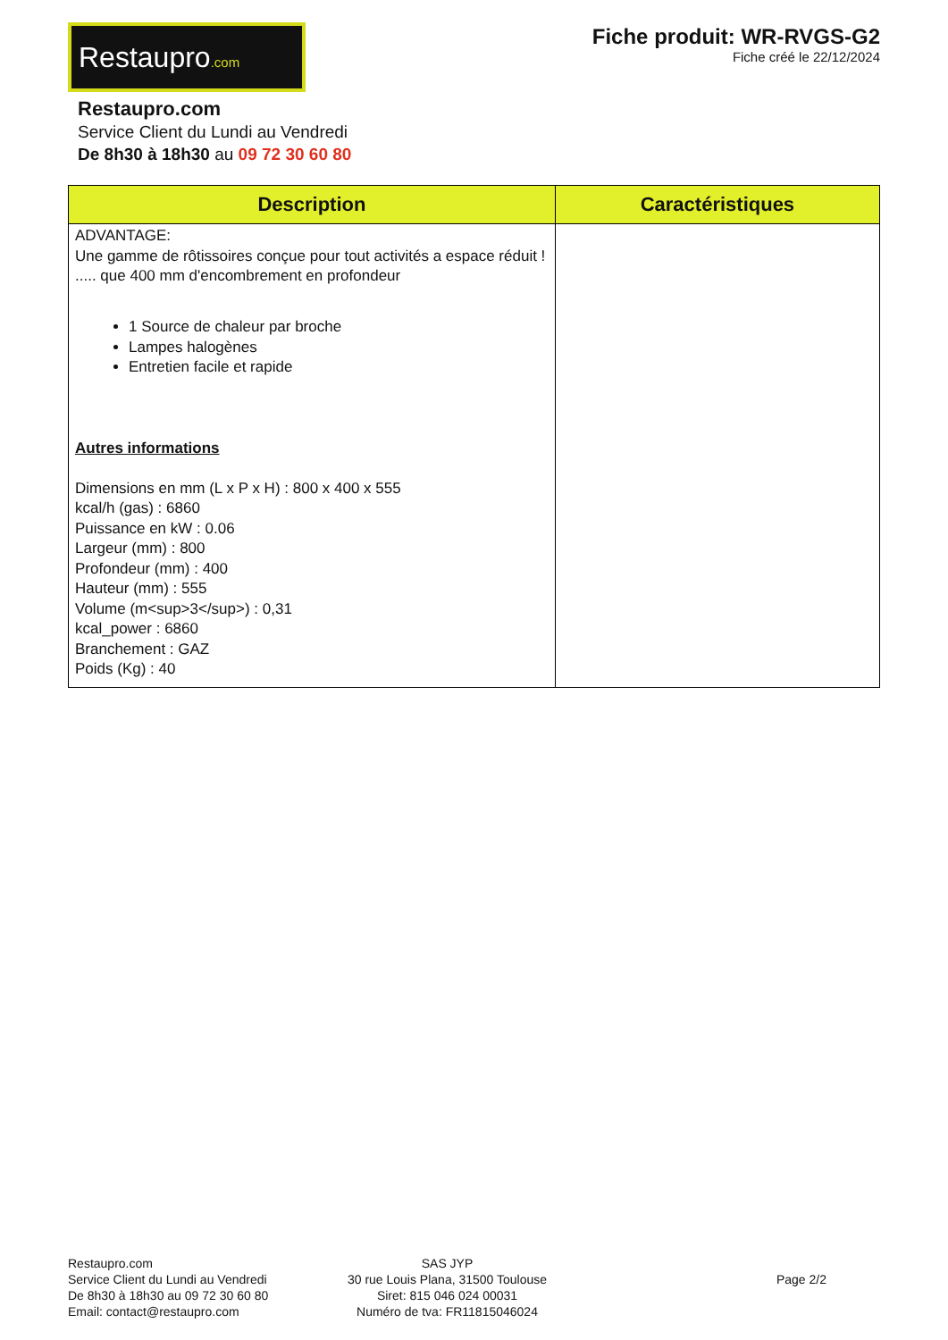Restaupro.com
Fiche produit: WR-RVGS-G2
Fiche créé le 22/12/2024
Restaupro.com
Service Client du Lundi au Vendredi
De 8h30 à 18h30 au 09 72 30 60 80
| Description | Caractéristiques |
| --- | --- |
| ADVANTAGE: Une gamme de rôtissoires conçue pour tout activités a espace réduit ! ..... que 400 mm d'encombrement en profondeur 1 Source de chaleur par broche Lampes halogènes Entretien facile et rapide Autres informations Dimensions en mm (L x P x H) : 800 x 400 x 555 kcal/h (gas) : 6860 Puissance en kW : 0.06 Largeur (mm) : 800 Profondeur (mm) : 400 Hauteur (mm) : 555 Volume (m<sup>3</sup>) : 0,31 kcal_power : 6860 Branchement : GAZ Poids (Kg) : 40 | |
Restaupro.com
Service Client du Lundi au Vendredi
De 8h30 à 18h30 au 09 72 30 60 80
Email: contact@restaupro.com
SAS JYP
30 rue Louis Plana, 31500 Toulouse
Siret: 815 046 024 00031
Numéro de tva: FR11815046024
Page 2/2